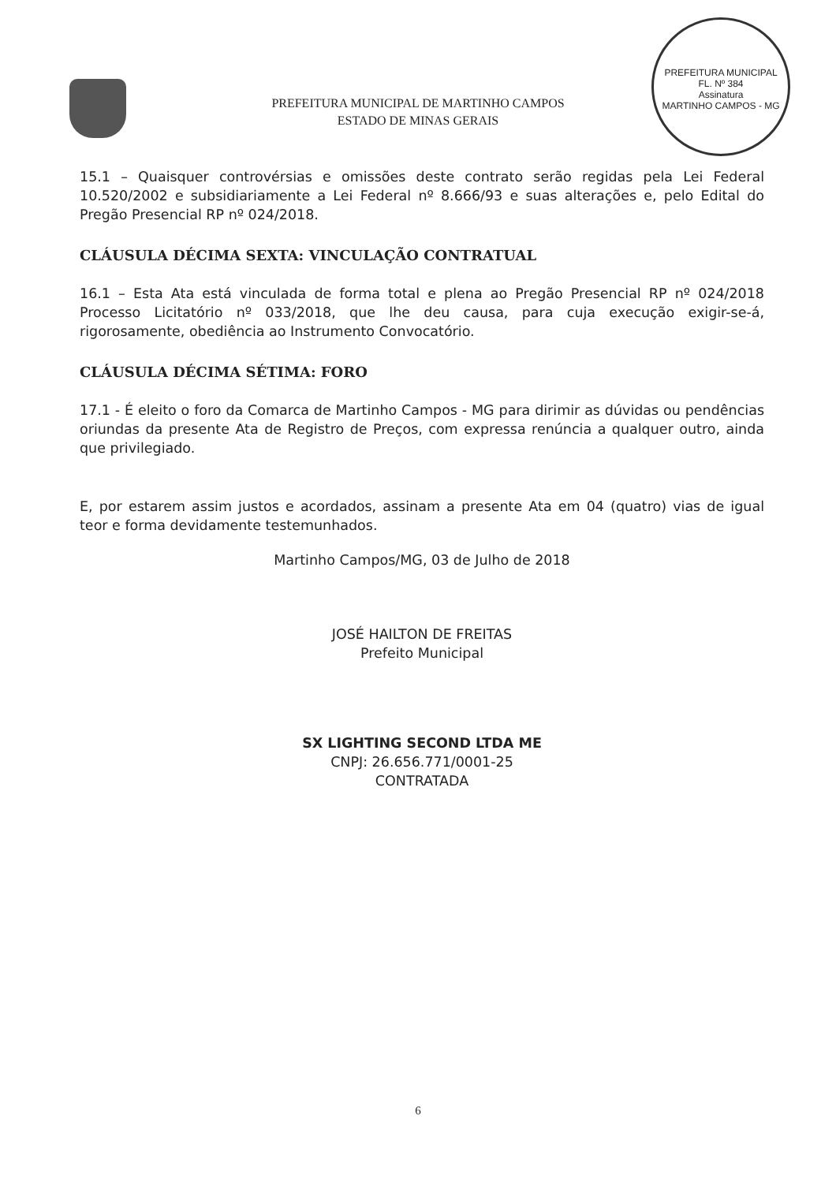PREFEITURA MUNICIPAL
FL. Nº 384
Assinatura
MARTINHO CAMPOS - MG
PREFEITURA MUNICIPAL DE MARTINHO CAMPOS
ESTADO DE MINAS GERAIS
15.1 – Quaisquer controvérsias e omissões deste contrato serão regidas pela Lei Federal 10.520/2002 e subsidiariamente a Lei Federal nº 8.666/93 e suas alterações e, pelo Edital do Pregão Presencial RP nº 024/2018.
CLÁUSULA DÉCIMA SEXTA: VINCULAÇÃO CONTRATUAL
16.1 – Esta Ata está vinculada de forma total e plena ao Pregão Presencial RP nº 024/2018 Processo Licitatório nº 033/2018, que lhe deu causa, para cuja execução exigir-se-á, rigorosamente, obediência ao Instrumento Convocatório.
CLÁUSULA DÉCIMA SÉTIMA: FORO
17.1 - É eleito o foro da Comarca de Martinho Campos - MG para dirimir as dúvidas ou pendências oriundas da presente Ata de Registro de Preços, com expressa renúncia a qualquer outro, ainda que privilegiado.
E, por estarem assim justos e acordados, assinam a presente Ata em 04 (quatro) vias de igual teor e forma devidamente testemunhados.
Martinho Campos/MG, 03 de Julho de 2018
JOSÉ HAILTON DE FREITAS
Prefeito Municipal
SX LIGHTING SECOND LTDA ME
CNPJ: 26.656.771/0001-25
CONTRATADA
6